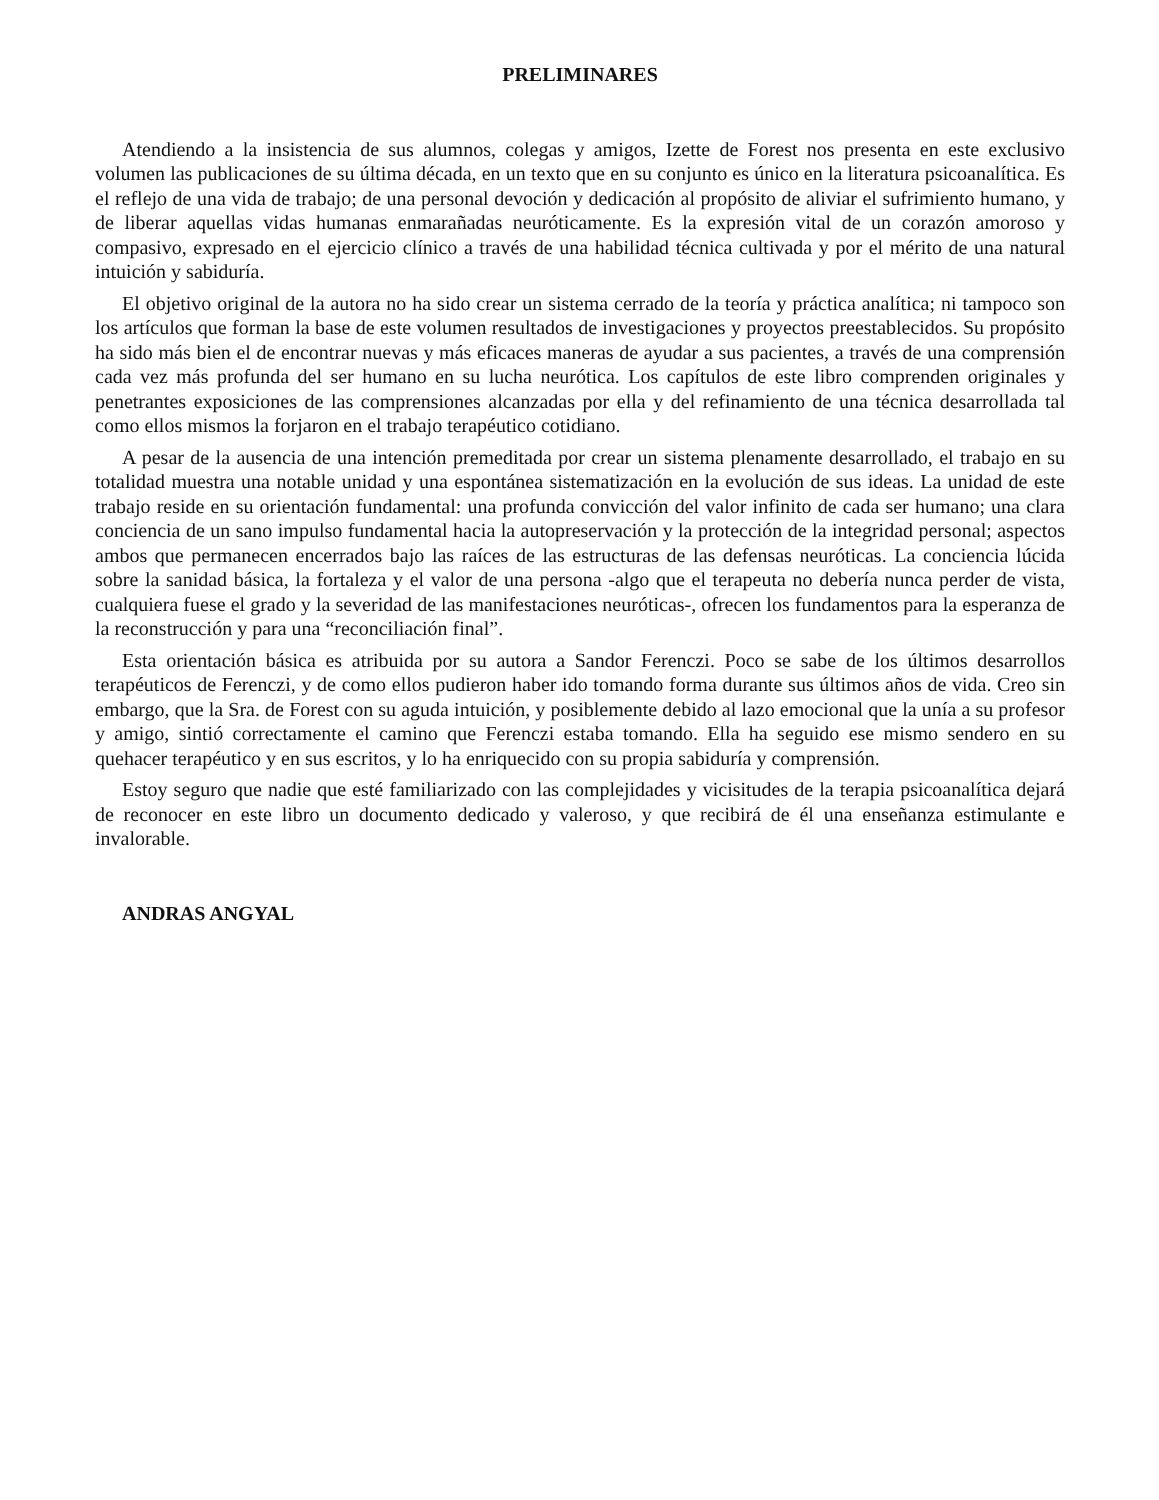PRELIMINARES
Atendiendo a la insistencia de sus alumnos, colegas y amigos, Izette de Forest nos presenta en este exclusivo volumen las publicaciones de su última década, en un texto que en su conjunto es único en la literatura psicoanalítica. Es el reflejo de una vida de trabajo; de una personal devoción y dedicación al propósito de aliviar el sufrimiento humano, y de liberar aquellas vidas humanas enmarañadas neuróticamente. Es la expresión vital de un corazón amoroso y compasivo, expresado en el ejercicio clínico a través de una habilidad técnica cultivada y por el mérito de una natural intuición y sabiduría.
El objetivo original de la autora no ha sido crear un sistema cerrado de la teoría y práctica analítica; ni tampoco son los artículos que forman la base de este volumen resultados de investigaciones y proyectos preestablecidos. Su propósito ha sido más bien el de encontrar nuevas y más eficaces maneras de ayudar a sus pacientes, a través de una comprensión cada vez más profunda del ser humano en su lucha neurótica. Los capítulos de este libro comprenden originales y penetrantes exposiciones de las comprensiones alcanzadas por ella y del refinamiento de una técnica desarrollada tal como ellos mismos la forjaron en el trabajo terapéutico cotidiano.
A pesar de la ausencia de una intención premeditada por crear un sistema plenamente desarrollado, el trabajo en su totalidad muestra una notable unidad y una espontánea sistematización en la evolución de sus ideas. La unidad de este trabajo reside en su orientación fundamental: una profunda convicción del valor infinito de cada ser humano; una clara conciencia de un sano impulso fundamental hacia la autopreservación y la protección de la integridad personal; aspectos ambos que permanecen encerrados bajo las raíces de las estructuras de las defensas neuróticas. La conciencia lúcida sobre la sanidad básica, la fortaleza y el valor de una persona -algo que el terapeuta no debería nunca perder de vista, cualquiera fuese el grado y la severidad de las manifestaciones neuróticas-, ofrecen los fundamentos para la esperanza de la reconstrucción y para una “reconciliación final”.
Esta orientación básica es atribuida por su autora a Sandor Ferenczi. Poco se sabe de los últimos desarrollos terapéuticos de Ferenczi, y de como ellos pudieron haber ido tomando forma durante sus últimos años de vida. Creo sin embargo, que la Sra. de Forest con su aguda intuición, y posiblemente debido al lazo emocional que la unía a su profesor y amigo, sintió correctamente el camino que Ferenczi estaba tomando. Ella ha seguido ese mismo sendero en su quehacer terapéutico y en sus escritos, y lo ha enriquecido con su propia sabiduría y comprensión.
Estoy seguro que nadie que esté familiarizado con las complejidades y vicisitudes de la terapia psicoanalítica dejará de reconocer en este libro un documento dedicado y valeroso, y que recibirá de él una enseñanza estimulante e invalorable.
ANDRAS ANGYAL